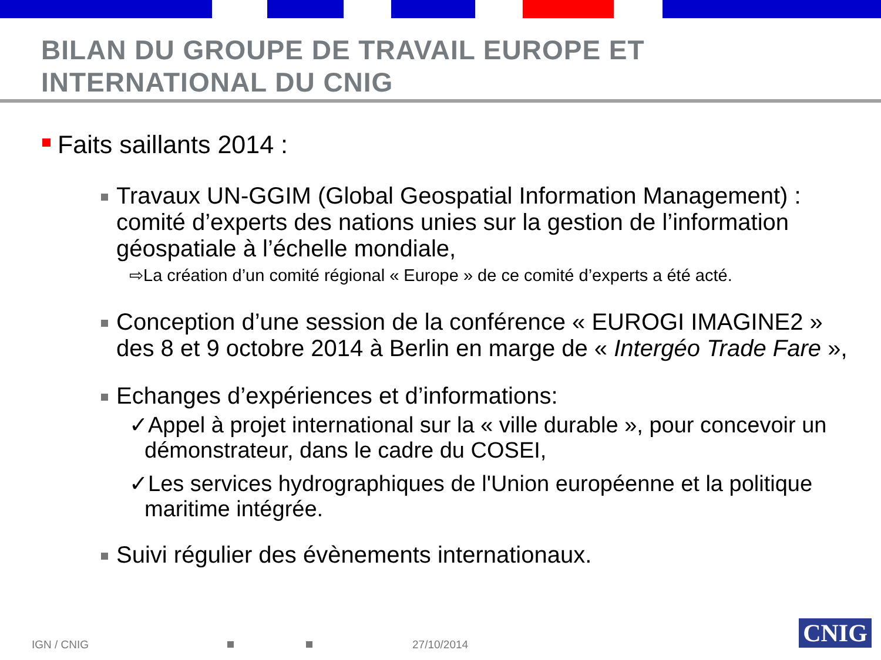BILAN DU GROUPE DE TRAVAIL EUROPE ET
INTERNATIONAL DU CNIG
Faits saillants 2014 :
Travaux UN-GGIM (Global Geospatial Information Management) : comité d’experts des nations unies sur la gestion de l’information géospatiale à l’échelle mondiale,
⇨La création d’un comité régional « Europe » de ce comité d’experts a été acté.
Conception d’une session de la conférence « EUROGI IMAGINE2 » des 8 et 9 octobre 2014 à Berlin en marge de « Intergéo Trade Fare »,
Echanges d’expériences et d’informations:
✓Appel à projet international sur la « ville durable », pour concevoir un démonstrateur, dans le cadre du COSEI,
✓Les services hydrographiques de l'Union européenne et la politique maritime intégrée.
Suivi régulier des évènements internationaux.
IGN / CNIG 27/10/2014 CNIG